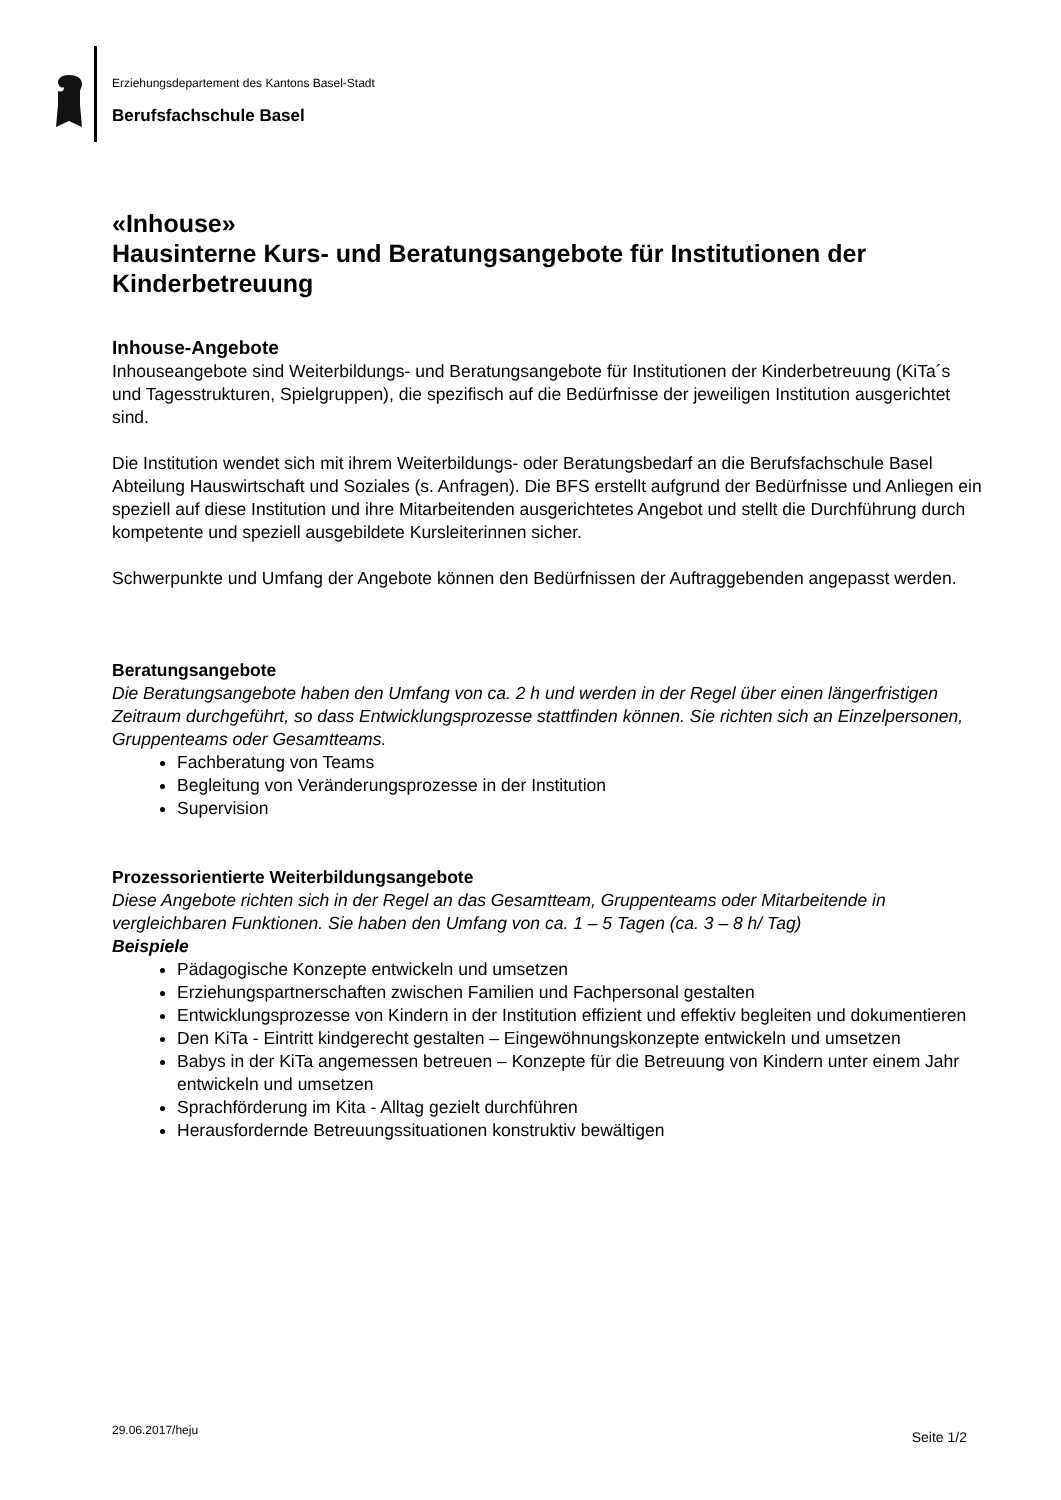Erziehungsdepartement des Kantons Basel-Stadt
Berufsfachschule Basel
«Inhouse»
Hausinterne Kurs- und Beratungsangebote für Institutionen der Kinderbetreuung
Inhouse-Angebote
Inhouseangebote sind Weiterbildungs- und Beratungsangebote für Institutionen der Kinderbetreuung (KiTa´s und Tagesstrukturen, Spielgruppen), die spezifisch auf die Bedürfnisse der jeweiligen Institution ausgerichtet sind.
Die Institution wendet sich mit ihrem Weiterbildungs- oder Beratungsbedarf an die Berufsfachschule Basel Abteilung Hauswirtschaft und Soziales (s. Anfragen). Die BFS erstellt aufgrund der Bedürfnisse und Anliegen ein speziell auf diese Institution und ihre Mitarbeitenden ausgerichtetes Angebot und stellt die Durchführung durch kompetente und speziell ausgebildete Kursleiterinnen sicher.
Schwerpunkte und Umfang der Angebote können den Bedürfnissen der Auftraggebenden angepasst werden.
Beratungsangebote
Die Beratungsangebote haben den Umfang von ca. 2 h und werden in der Regel über einen längerfristigen Zeitraum durchgeführt, so dass Entwicklungsprozesse stattfinden können. Sie richten sich an Einzelpersonen, Gruppenteams oder Gesamtteams.
Fachberatung von Teams
Begleitung von Veränderungsprozesse in der Institution
Supervision
Prozessorientierte Weiterbildungsangebote
Diese Angebote richten sich in der Regel an das Gesamtteam, Gruppenteams oder Mitarbeitende in vergleichbaren Funktionen. Sie haben den Umfang von ca. 1 – 5 Tagen (ca. 3 – 8 h/ Tag)
Beispiele
Pädagogische Konzepte entwickeln und umsetzen
Erziehungspartnerschaften zwischen Familien und Fachpersonal gestalten
Entwicklungsprozesse von Kindern in der Institution effizient und effektiv begleiten und dokumentieren
Den KiTa - Eintritt kindgerecht gestalten – Eingewöhnungskonzepte entwickeln und umsetzen
Babys in der KiTa angemessen betreuen – Konzepte für die Betreuung von Kindern unter einem Jahr entwickeln und umsetzen
Sprachförderung im Kita - Alltag gezielt durchführen
Herausfordernde Betreuungssituationen konstruktiv bewältigen
29.06.2017/heju Seite 1/2